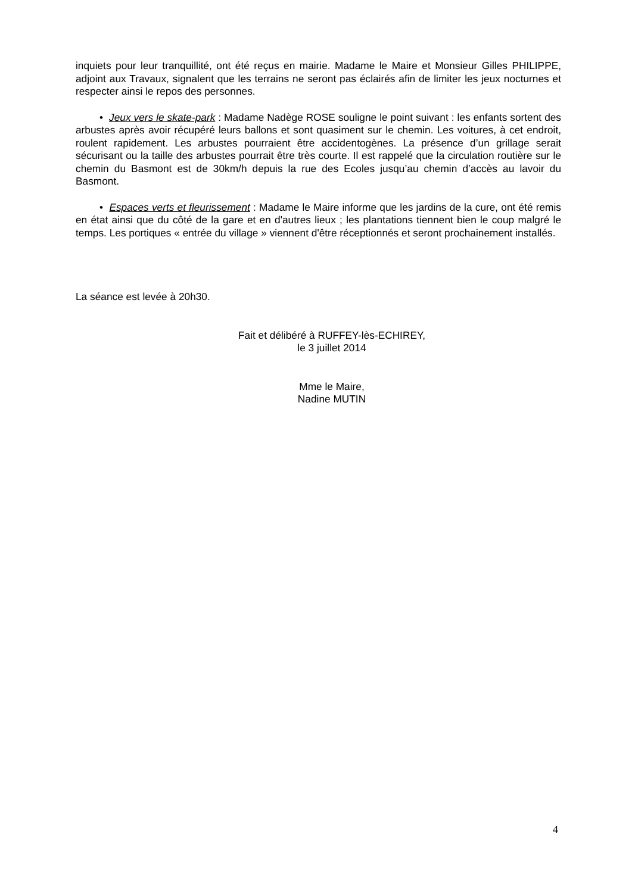inquiets pour leur tranquillité, ont été reçus en mairie. Madame le Maire et Monsieur Gilles PHILIPPE, adjoint aux Travaux, signalent que les terrains ne seront pas éclairés afin de limiter les jeux nocturnes et respecter ainsi le repos des personnes.
• Jeux vers le skate-park : Madame Nadège ROSE souligne le point suivant : les enfants sortent des arbustes après avoir récupéré leurs ballons et sont quasiment sur le chemin. Les voitures, à cet endroit, roulent rapidement. Les arbustes pourraient être accidentogènes. La présence d’un grillage serait sécurisant ou la taille des arbustes pourrait être très courte. Il est rappelé que la circulation routière sur le chemin du Basmont est de 30km/h depuis la rue des Ecoles jusqu’au chemin d’accès au lavoir du Basmont.
• Espaces verts et fleurissement : Madame le Maire informe que les jardins de la cure, ont été remis en état ainsi que du côté de la gare et en d'autres lieux ; les plantations tiennent bien le coup malgré le temps. Les portiques « entrée du village » viennent d'être réceptionnés et seront prochainement installés.
La séance est levée à 20h30.
Fait et délibéré à RUFFEY-lès-ECHIREY,
le 3 juillet 2014
Mme le Maire,
Nadine MUTIN
4